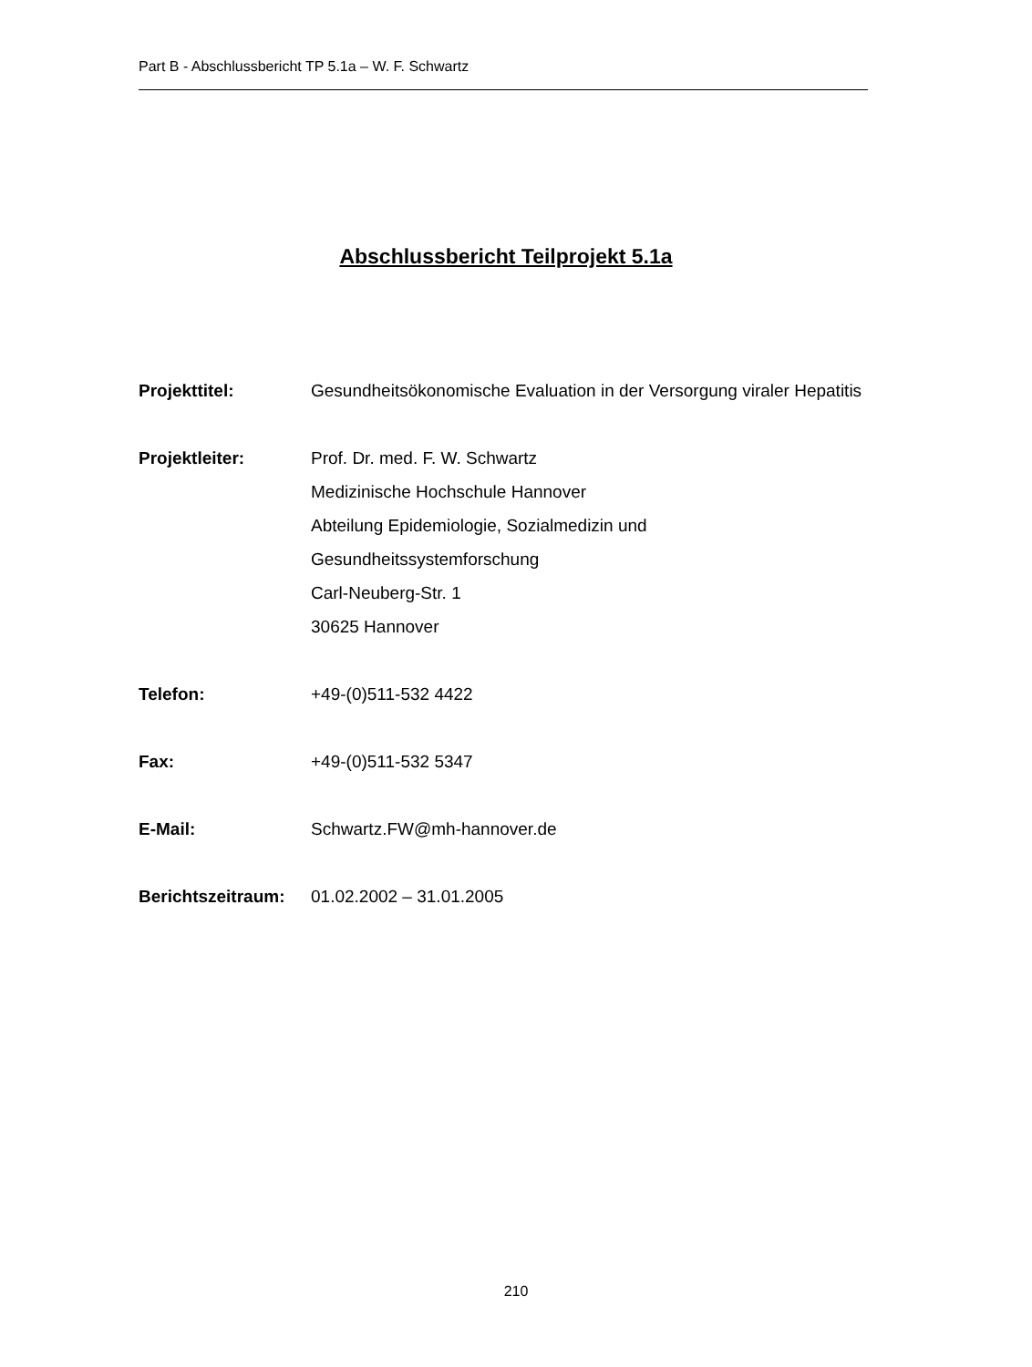Part B - Abschlussbericht TP 5.1a – W. F. Schwartz
Abschlussbericht Teilprojekt 5.1a
Projekttitel: Gesundheitsökonomische Evaluation in der Versorgung viraler Hepatitis
Projektleiter: Prof. Dr. med. F. W. Schwartz
Medizinische Hochschule Hannover
Abteilung Epidemiologie, Sozialmedizin und
Gesundheitssystemforschung
Carl-Neuberg-Str. 1
30625 Hannover
Telefon: +49-(0)511-532 4422
Fax: +49-(0)511-532 5347
E-Mail: Schwartz.FW@mh-hannover.de
Berichtszeitraum:
01.02.2002 – 31.01.2005
210